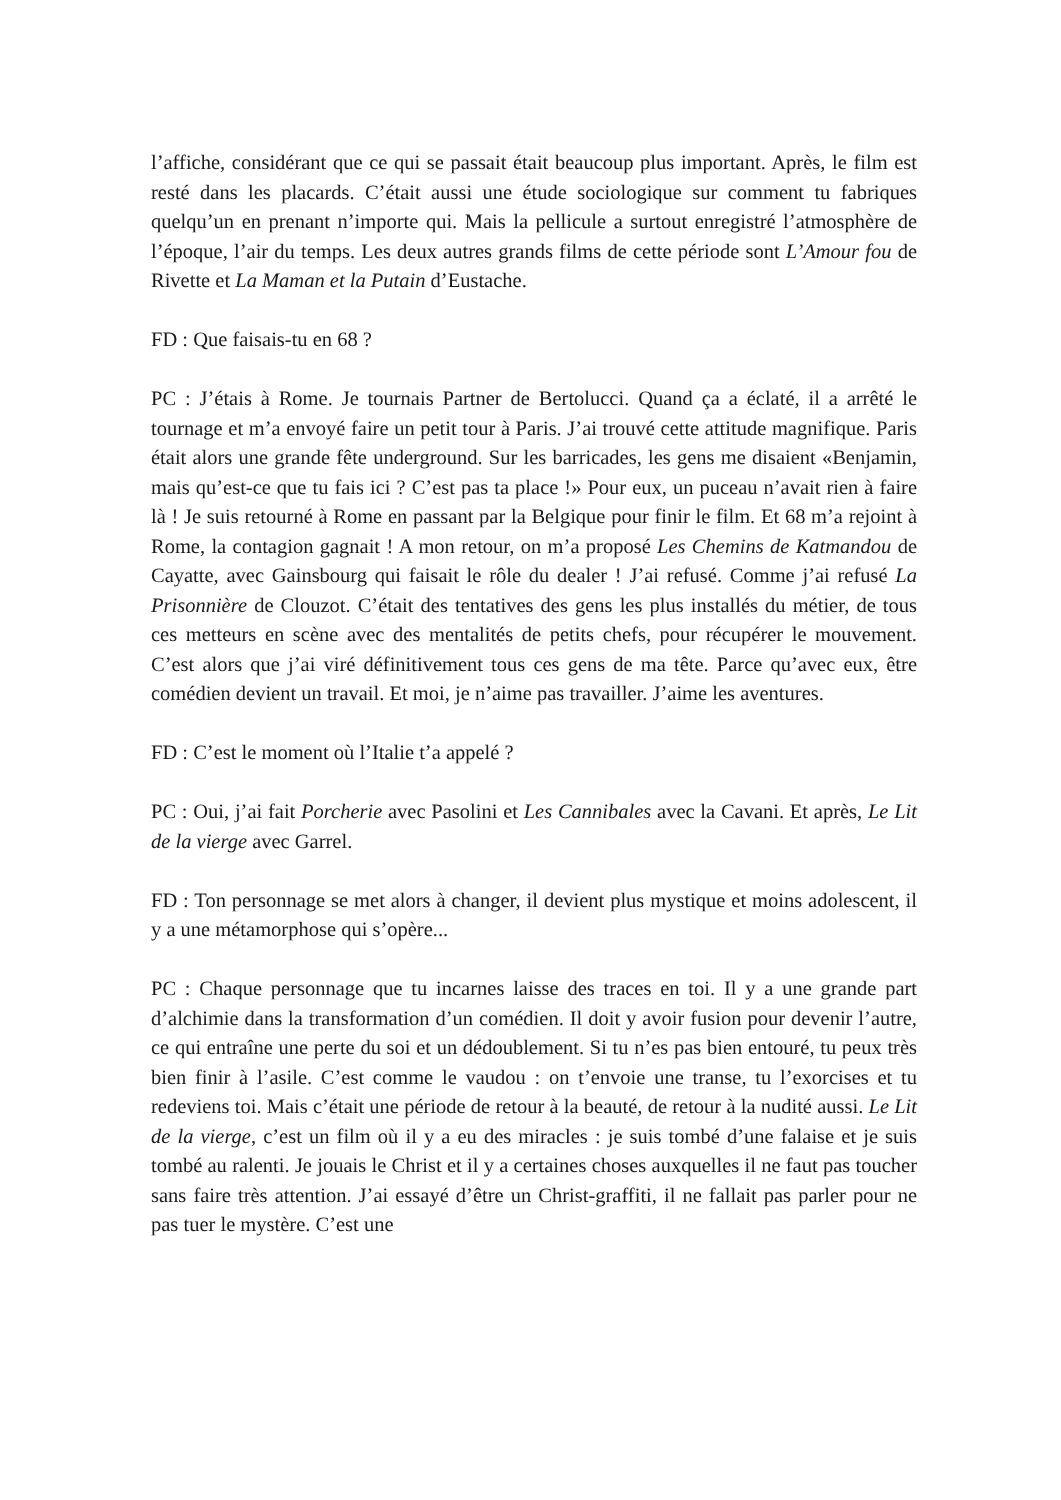l’affiche, considérant que ce qui se passait était beaucoup plus important. Après, le film est resté dans les placards. C’était aussi une étude sociologique sur comment tu fabriques quelqu’un en prenant n’importe qui. Mais la pellicule a surtout enregistré l’atmosphère de l’époque, l’air du temps. Les deux autres grands films de cette période sont L’Amour fou de Rivette et La Maman et la Putain d’Eustache.
FD : Que faisais-tu en 68 ?
PC : J’étais à Rome. Je tournais Partner de Bertolucci. Quand ça a éclaté, il a arrêté le tournage et m’a envoyé faire un petit tour à Paris. J’ai trouvé cette attitude magnifique. Paris était alors une grande fête underground. Sur les barricades, les gens me disaient «Benjamin, mais qu’est-ce que tu fais ici ? C’est pas ta place !» Pour eux, un puceau n’avait rien à faire là ! Je suis retourné à Rome en passant par la Belgique pour finir le film. Et 68 m’a rejoint à Rome, la contagion gagnait ! A mon retour, on m’a proposé Les Chemins de Katmandou de Cayatte, avec Gainsbourg qui faisait le rôle du dealer ! J’ai refusé. Comme j’ai refusé La Prisonnière de Clouzot. C’était des tentatives des gens les plus installés du métier, de tous ces metteurs en scène avec des mentalités de petits chefs, pour récupérer le mouvement. C’est alors que j’ai viré définitivement tous ces gens de ma tête. Parce qu’avec eux, être comédien devient un travail. Et moi, je n’aime pas travailler. J’aime les aventures.
FD : C’est le moment où l’Italie t’a appelé ?
PC : Oui, j’ai fait Porcherie avec Pasolini et Les Cannibales avec la Cavani. Et après, Le Lit de la vierge avec Garrel.
FD : Ton personnage se met alors à changer, il devient plus mystique et moins adolescent, il y a une métamorphose qui s’opère...
PC : Chaque personnage que tu incarnes laisse des traces en toi. Il y a une grande part d’alchimie dans la transformation d’un comédien. Il doit y avoir fusion pour devenir l’autre, ce qui entraîne une perte du soi et un dédoublement. Si tu n’es pas bien entouré, tu peux très bien finir à l’asile. C’est comme le vaudou : on t’envoie une transe, tu l’exorcises et tu redeviens toi. Mais c’était une période de retour à la beauté, de retour à la nudité aussi. Le Lit de la vierge, c’est un film où il y a eu des miracles : je suis tombé d’une falaise et je suis tombé au ralenti. Je jouais le Christ et il y a certaines choses auxquelles il ne faut pas toucher sans faire très attention. J’ai essayé d’être un Christ-graffiti, il ne fallait pas parler pour ne pas tuer le mystère. C’est une